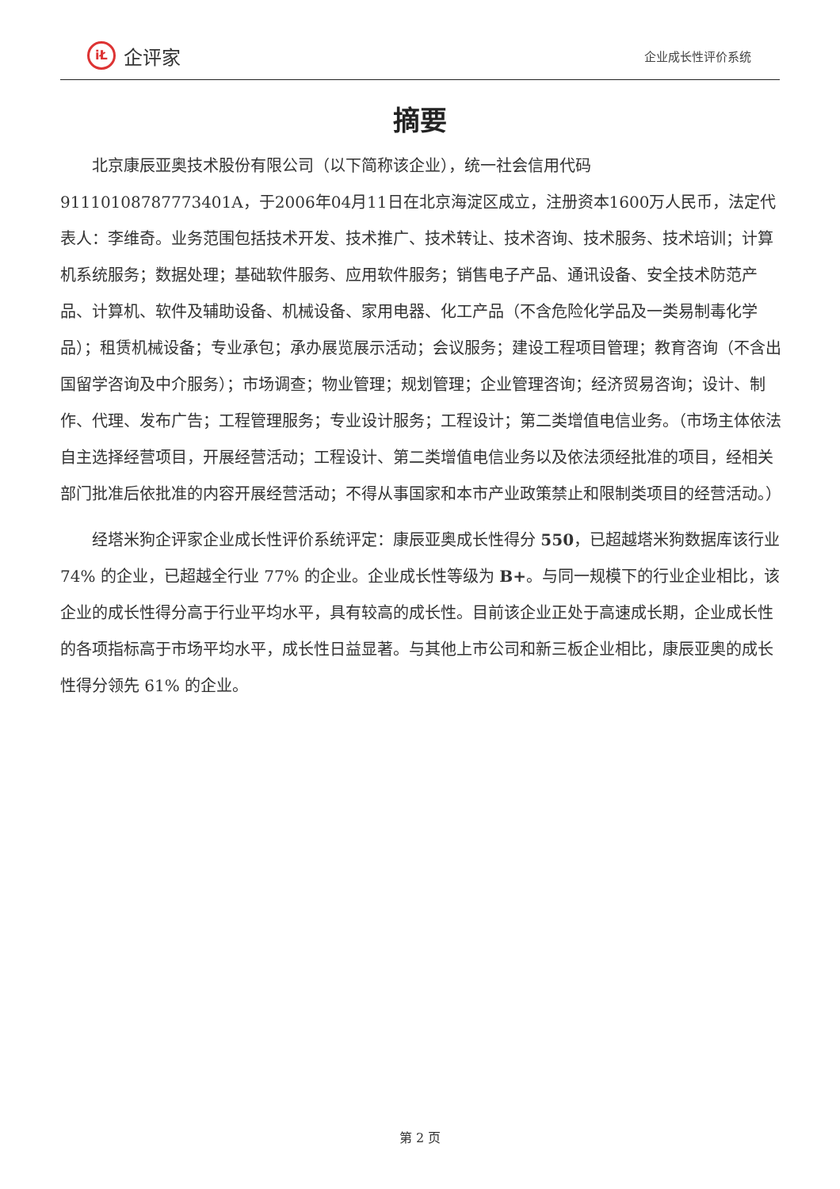iŁ 企评家
企业成长性评价系统
摘要
北京康辰亚奥技术股份有限公司（以下简称该企业），统一社会信用代码91110108787773401A，于2006年04月11日在北京海淀区成立，注册资本1600万人民币，法定代表人：李维奇。业务范围包括技术开发、技术推广、技术转让、技术咨询、技术服务、技术培训；计算机系统服务；数据处理；基础软件服务、应用软件服务；销售电子产品、通讯设备、安全技术防范产品、计算机、软件及辅助设备、机械设备、家用电器、化工产品（不含危险化学品及一类易制毒化学品）；租赁机械设备；专业承包；承办展览展示活动；会议服务；建设工程项目管理；教育咨询（不含出国留学咨询及中介服务）；市场调查；物业管理；规划管理；企业管理咨询；经济贸易咨询；设计、制作、代理、发布广告；工程管理服务；专业设计服务；工程设计；第二类增值电信业务。（市场主体依法自主选择经营项目，开展经营活动；工程设计、第二类增值电信业务以及依法须经批准的项目，经相关部门批准后依批准的内容开展经营活动；不得从事国家和本市产业政策禁止和限制类项目的经营活动。）
经塔米狗企评家企业成长性评价系统评定：康辰亚奥成长性得分 550，已超越塔米狗数据库该行业 74% 的企业，已超越全行业 77% 的企业。企业成长性等级为 B+。与同一规模下的行业企业相比，该企业的成长性得分高于行业平均水平，具有较高的成长性。目前该企业正处于高速成长期，企业成长性的各项指标高于市场平均水平，成长性日益显著。与其他上市公司和新三板企业相比，康辰亚奥的成长性得分领先 61% 的企业。
第 2 页